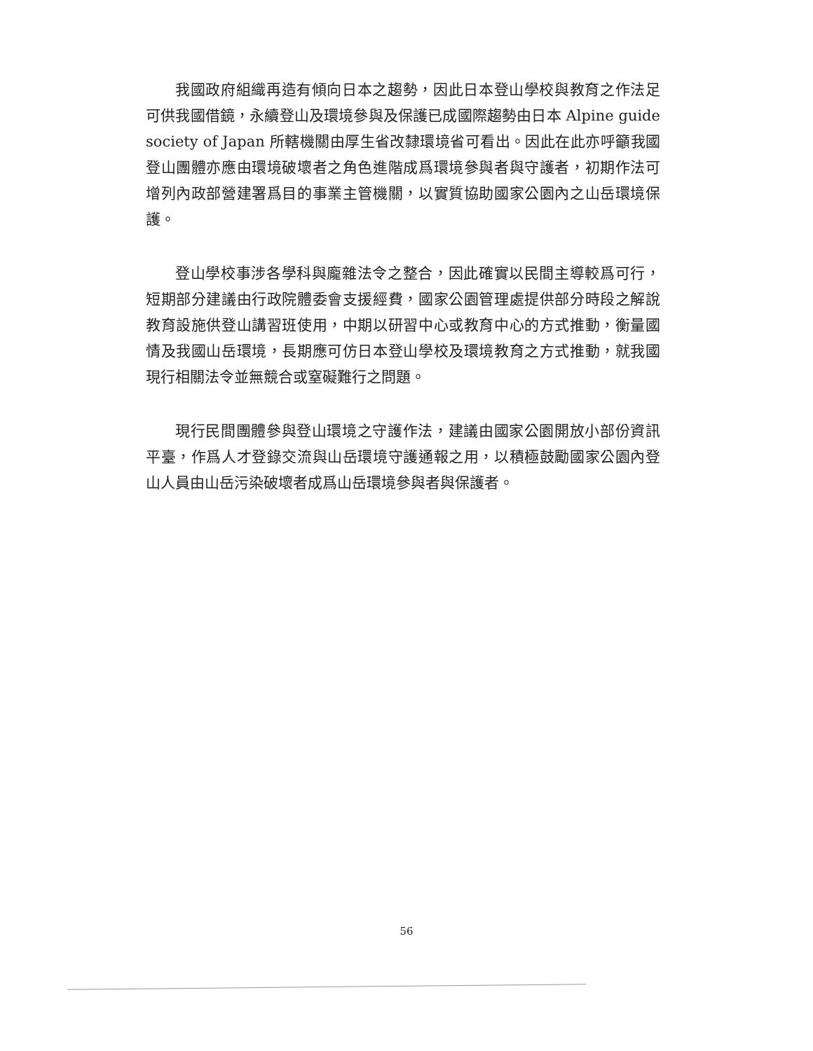我國政府組織再造有傾向日本之趨勢，因此日本登山學校與教育之作法足可供我國借鏡，永續登山及環境參與及保護已成國際趨勢由日本 Alpine guide society of Japan 所轄機關由厚生省改隸環境省可看出。因此在此亦呼籲我國登山團體亦應由環境破壞者之角色進階成爲環境參與者與守護者，初期作法可增列內政部營建署爲目的事業主管機關，以實質協助國家公園內之山岳環境保護。
登山學校事涉各學科與龐雜法令之整合，因此確實以民間主導較爲可行，短期部分建議由行政院體委會支援經費，國家公園管理處提供部分時段之解說教育設施供登山講習班使用，中期以研習中心或教育中心的方式推動，衡量國情及我國山岳環境，長期應可仿日本登山學校及環境教育之方式推動，就我國現行相關法令並無競合或窒礙難行之問題。
現行民間團體參與登山環境之守護作法，建議由國家公園開放小部份資訊平臺，作爲人才登錄交流與山岳環境守護通報之用，以積極鼓勵國家公園內登山人員由山岳污染破壞者成爲山岳環境參與者與保護者。
56